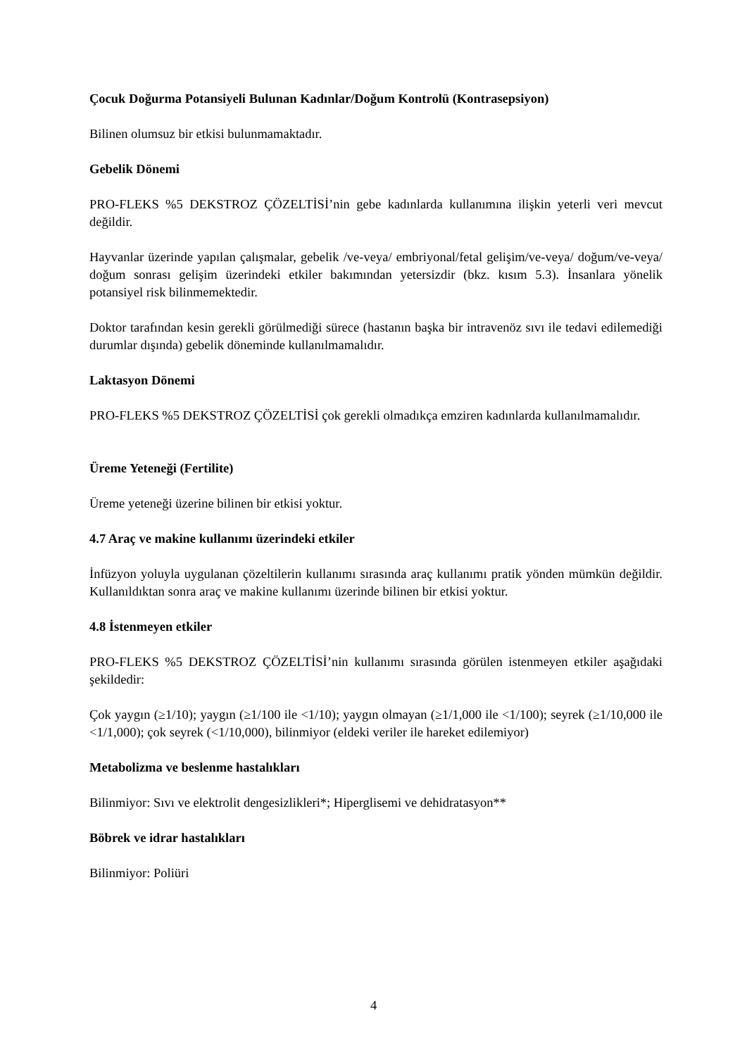Çocuk Doğurma Potansiyeli Bulunan Kadınlar/Doğum Kontrolü (Kontrasepsiyon)
Bilinen olumsuz bir etkisi bulunmamaktadır.
Gebelik Dönemi
PRO-FLEKS %5 DEKSTROZ ÇÖZELTİSİ’nin gebe kadınlarda kullanımına ilişkin yeterli veri mevcut değildir.
Hayvanlar üzerinde yapılan çalışmalar, gebelik /ve-veya/ embriyonal/fetal gelişim/ve-veya/ doğum/ve-veya/ doğum sonrası gelişim üzerindeki etkiler bakımından yetersizdir (bkz. kısım 5.3). İnsanlara yönelik potansiyel risk bilinmemektedir.
Doktor tarafından kesin gerekli görülmediği sürece (hastanın başka bir intravenöz sıvı ile tedavi edilemediği durumlar dışında) gebelik döneminde kullanılmamalıdır.
Laktasyon Dönemi
PRO-FLEKS %5 DEKSTROZ ÇÖZELTİSİ çok gerekli olmadıkça emziren kadınlarda kullanılmamalıdır.
Üreme Yeteneği (Fertilite)
Üreme yeteneği üzerine bilinen bir etkisi yoktur.
4.7 Araç ve makine kullanımı üzerindeki etkiler
İnfüzyon yoluyla uygulanan çözeltilerin kullanımı sırasında araç kullanımı pratik yönden mümkün değildir. Kullanıldıktan sonra araç ve makine kullanımı üzerinde bilinen bir etkisi yoktur.
4.8 İstenmeyen etkiler
PRO-FLEKS %5 DEKSTROZ ÇÖZELTİSİ’nin kullanımı sırasında görülen istenmeyen etkiler aşağıdaki şekildedir:
Çok yaygın (≥1/10); yaygın (≥1/100 ile <1/10); yaygın olmayan (≥1/1,000 ile <1/100); seyrek (≥1/10,000 ile <1/1,000); çok seyrek (<1/10,000), bilinmiyor (eldeki veriler ile hareket edilemiyor)
Metabolizma ve beslenme hastalıkları
Bilinmiyor: Sıvı ve elektrolit dengesizlikleri*; Hiperglisemi ve dehidratasyon**
Böbrek ve idrar hastalıkları
Bilinmiyor: Poliüri
4